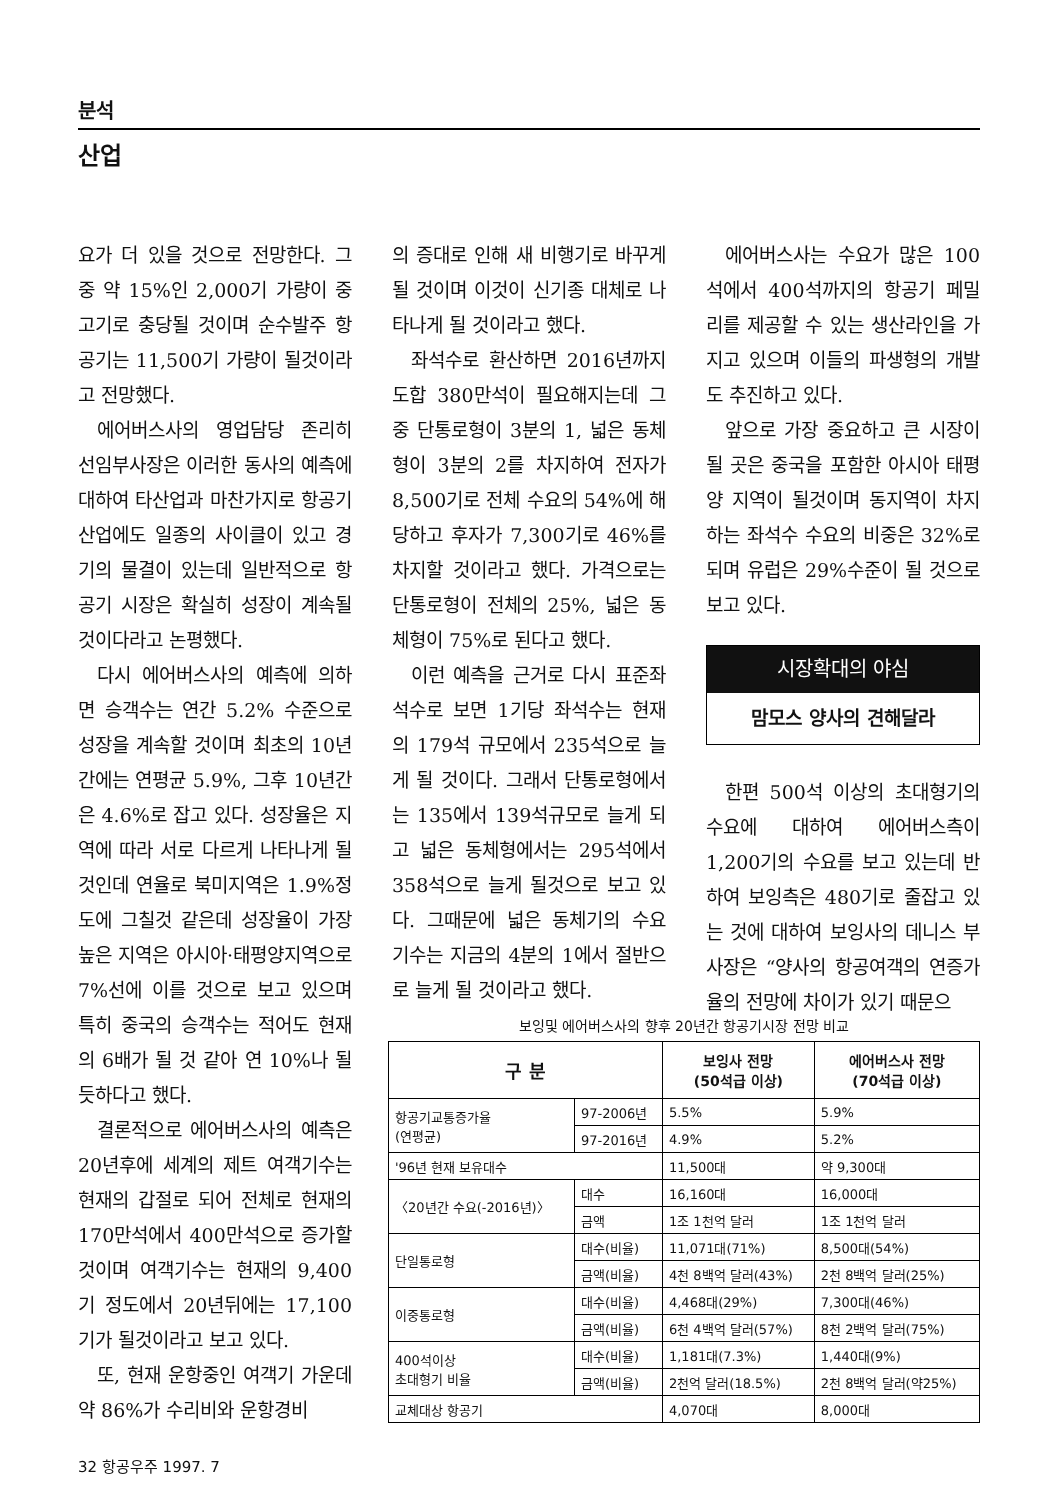분석
산업
요가 더 있을 것으로 전망한다. 그 중 약 15%인 2,000기 가량이 중고기로 충당될 것이며 순수발주 항공기는 11,500기 가량이 될것이라고 전망했다.
에어버스사의 영업담당 존리히 선임부사장은 이러한 동사의 예측에 대하여 타산업과 마찬가지로 항공기 산업에도 일종의 사이클이 있고 경기의 물결이 있는데 일반적으로 항공기 시장은 확실히 성장이 계속될 것이다라고 논평했다.
다시 에어버스사의 예측에 의하면 승객수는 연간 5.2% 수준으로 성장을 계속할 것이며 최초의 10년간에는 연평균 5.9%, 그후 10년간은 4.6%로 잡고 있다. 성장율은 지역에 따라 서로 다르게 나타나게 될 것인데 연율로 북미지역은 1.9%정도에 그칠것 같은데 성장율이 가장 높은 지역은 아시아·태평양지역으로 7%선에 이를 것으로 보고 있으며 특히 중국의 승객수는 적어도 현재의 6배가 될 것 같아 연 10%나 될듯하다고 했다.
결론적으로 에어버스사의 예측은 20년후에 세계의 제트 여객기수는 현재의 갑절로 되어 전체로 현재의 170만석에서 400만석으로 증가할 것이며 여객기수는 현재의 9,400기 정도에서 20년뒤에는 17,100기가 될것이라고 보고 있다.
또, 현재 운항중인 여객기 가운데 약 86%가 수리비와 운항경비
의 증대로 인해 새 비행기로 바꾸게 될 것이며 이것이 신기종 대체로 나타나게 될 것이라고 했다.
좌석수로 환산하면 2016년까지 도합 380만석이 필요해지는데 그 중 단통로형이 3분의 1, 넓은 동체형이 3분의 2를 차지하여 전자가 8,500기로 전체 수요의 54%에 해당하고 후자가 7,300기로 46%를 차지할 것이라고 했다. 가격으로는 단통로형이 전체의 25%, 넓은 동체형이 75%로 된다고 했다.
이런 예측을 근거로 다시 표준좌석수로 보면 1기당 좌석수는 현재의 179석 규모에서 235석으로 늘게 될 것이다. 그래서 단통로형에서는 135에서 139석규모로 늘게 되고 넓은 동체형에서는 295석에서 358석으로 늘게 될것으로 보고 있다. 그때문에 넓은 동체기의 수요 기수는 지금의 4분의 1에서 절반으로 늘게 될 것이라고 했다.
에어버스사는 수요가 많은 100석에서 400석까지의 항공기 페밀리를 제공할 수 있는 생산라인을 가지고 있으며 이들의 파생형의 개발도 추진하고 있다.
앞으로 가장 중요하고 큰 시장이 될 곳은 중국을 포함한 아시아 태평양 지역이 될것이며 동지역이 차지하는 좌석수 수요의 비중은 32%로 되며 유럽은 29%수준이 될 것으로 보고 있다.
시장확대의 야심
맘모스 양사의 견해달라
한편 500석 이상의 초대형기의 수요에 대하여 에어버스측이 1,200기의 수요를 보고 있는데 반하여 보잉측은 480기로 줄잡고 있는 것에 대하여 보잉사의 데니스 부사장은 “양사의 항공여객의 연증가율의 전망에 차이가 있기 때문으
보잉및 에어버스사의 향후 20년간 항공기시장 전망 비교
| 구 분 | | 보잉사 전망 (50석급 이상) | 에어버스사 전망 (70석급 이상) |
| --- | --- | --- | --- |
| 항공기교통증가율 (연평균) | 97-2006년 | 5.5% | 5.9% |
| | 97-2016년 | 4.9% | 5.2% |
| '96년 현재 보유대수 | | 11,500대 | 약 9,300대 |
| 〈20년간 수요(-2016년)〉 | 대수 | 16,160대 | 16,000대 |
| | 금액 | 1조 1천억 달러 | 1조 1천억 달러 |
| 단일통로형 | 대수(비율) | 11,071대(71%) | 8,500대(54%) |
| | 금액(비율) | 4천 8백억 달러(43%) | 2천 8백억 달러(25%) |
| 이중통로형 | 대수(비율) | 4,468대(29%) | 7,300대(46%) |
| | 금액(비율) | 6천 4백억 달러(57%) | 8천 2백억 달러(75%) |
| 400석이상 초대형기 비율 | 대수(비율) | 1,181대(7.3%) | 1,440대(9%) |
| | 금액(비율) | 2천억 달러(18.5%) | 2천 8백억 달러(약25%) |
| 교체대상 항공기 | | 4,070대 | 8,000대 |
32 항공우주 1997. 7